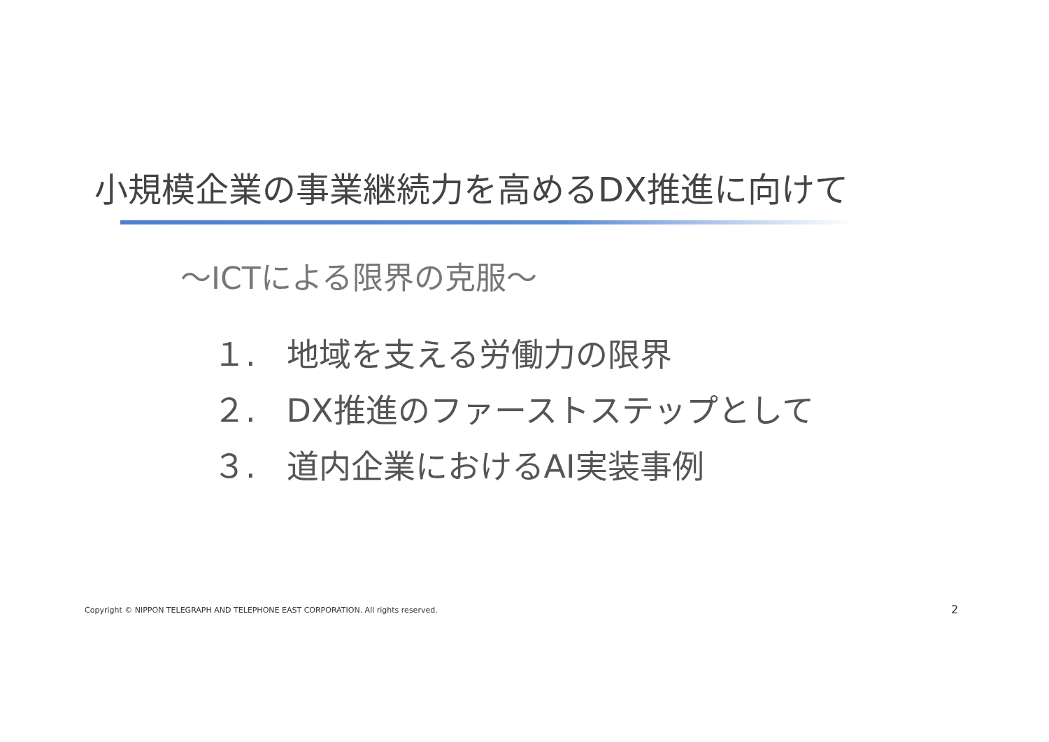小規模企業の事業継続力を高めるDX推進に向けて
～ICTによる限界の克服～
１. 地域を支える労働力の限界
２. DX推進のファーストステップとして
３. 道内企業におけるAI実装事例
Copyright © NIPPON TELEGRAPH AND TELEPHONE EAST CORPORATION. All rights reserved.
2